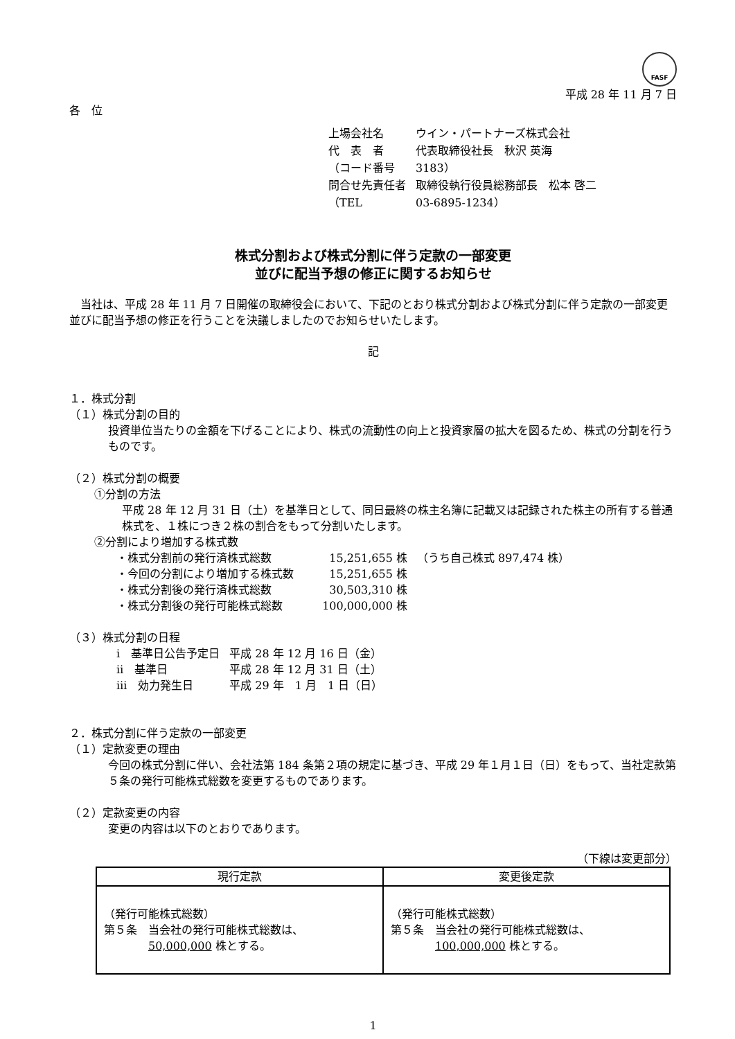FASF
平成 28 年 11 月 7 日
各　位
| 上場会社名 | ウイン・パートナーズ株式会社 |
| 代 表 者 | 代表取締役社長 秋沢 英海 |
| （コード番号 | 3183） |
| 問合せ先責任者 | 取締役執行役員総務部長 松本 啓二 |
| （TEL | 03-6895-1234） |
株式分割および株式分割に伴う定款の一部変更
並びに配当予想の修正に関するお知らせ
　当社は、平成 28 年 11 月 7 日開催の取締役会において、下記のとおり株式分割および株式分割に伴う定款の一部変更並びに配当予想の修正を行うことを決議しましたのでお知らせいたします。
記
１．株式分割
（１）株式分割の目的
投資単位当たりの金額を下げることにより、株式の流動性の向上と投資家層の拡大を図るため、株式の分割を行うものです。
（２）株式分割の概要
①分割の方法
平成 28 年 12 月 31 日（土）を基準日として、同日最終の株主名簿に記載又は記録された株主の所有する普通株式を、１株につき２株の割合をもって分割いたします。
②分割により増加する株式数
| ・株式分割前の発行済株式総数 | 15,251,655 株 | （うち自己株式 897,474 株） |
| ・今回の分割により増加する株式数 | 15,251,655 株 | |
| ・株式分割後の発行済株式総数 | 30,503,310 株 | |
| ・株式分割後の発行可能株式総数 | 100,000,000 株 | |
（３）株式分割の日程
| ⅰ 基準日公告予定日 | 平成 28 年 12 月 16 日（金） |
| ⅱ 基準日 | 平成 28 年 12 月 31 日（土） |
| ⅲ 効力発生日 | 平成 29 年 1 月 1 日（日） |
２．株式分割に伴う定款の一部変更
（１）定款変更の理由
今回の株式分割に伴い、会社法第 184 条第２項の規定に基づき、平成 29 年１月１日（日）をもって、当社定款第５条の発行可能株式総数を変更するものであります。
（２）定款変更の内容
変更の内容は以下のとおりであります。
（下線は変更部分）
| 現行定款 | 変更後定款 |
| --- | --- |
| （発行可能株式総数） 第５条 当会社の発行可能株式総数は、 50,000,000 株とする。 | （発行可能株式総数） 第５条 当会社の発行可能株式総数は、 100,000,000 株とする。 |
1